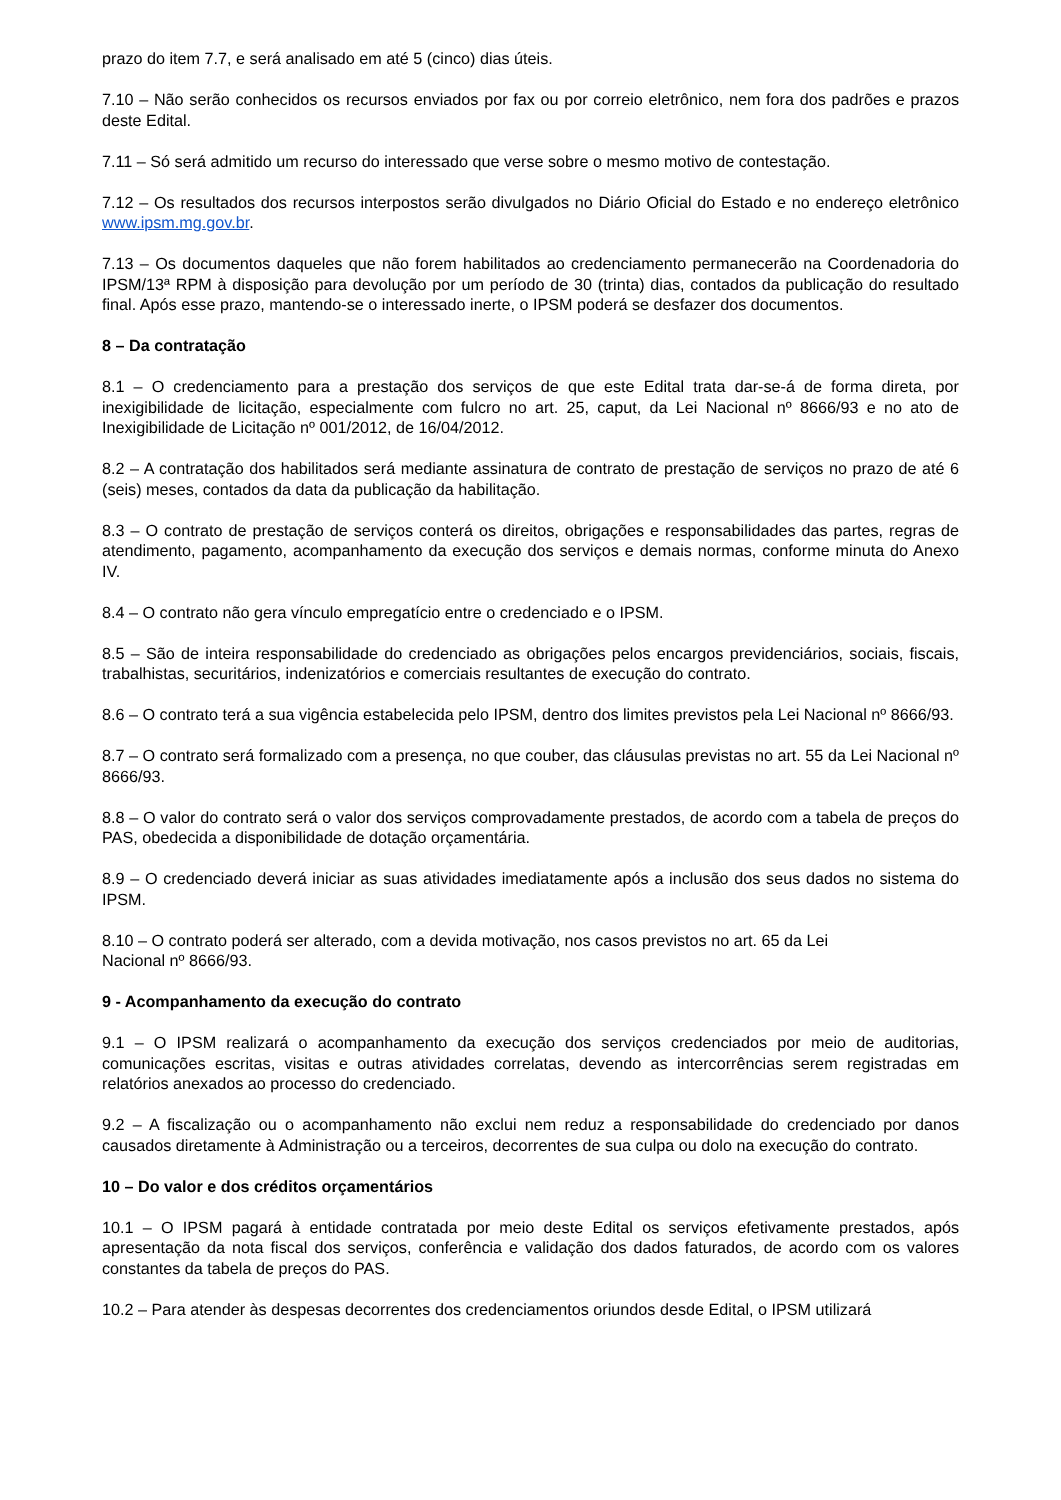prazo do item 7.7, e será analisado em até 5 (cinco) dias úteis.
7.10 – Não serão conhecidos os recursos enviados por fax ou por correio eletrônico, nem fora dos padrões e prazos deste Edital.
7.11 – Só será admitido um recurso do interessado que verse sobre o mesmo motivo de contestação.
7.12 – Os resultados dos recursos interpostos serão divulgados no Diário Oficial do Estado e no endereço eletrônico www.ipsm.mg.gov.br.
7.13 – Os documentos daqueles que não forem habilitados ao credenciamento permanecerão na Coordenadoria do IPSM/13ª RPM à disposição para devolução por um período de 30 (trinta) dias, contados da publicação do resultado final. Após esse prazo, mantendo-se o interessado inerte, o IPSM poderá se desfazer dos documentos.
8 – Da contratação
8.1 – O credenciamento para a prestação dos serviços de que este Edital trata dar-se-á de forma direta, por inexigibilidade de licitação, especialmente com fulcro no art. 25, caput, da Lei Nacional nº 8666/93 e no ato de Inexigibilidade de Licitação nº 001/2012, de 16/04/2012.
8.2 – A contratação dos habilitados será mediante assinatura de contrato de prestação de serviços no prazo de até 6 (seis) meses, contados da data da publicação da habilitação.
8.3 – O contrato de prestação de serviços conterá os direitos, obrigações e responsabilidades das partes, regras de atendimento, pagamento, acompanhamento da execução dos serviços e demais normas, conforme minuta do Anexo IV.
8.4 – O contrato não gera vínculo empregatício entre o credenciado e o IPSM.
8.5 – São de inteira responsabilidade do credenciado as obrigações pelos encargos previdenciários, sociais, fiscais, trabalhistas, securitários, indenizatórios e comerciais resultantes de execução do contrato.
8.6 – O contrato terá a sua vigência estabelecida pelo IPSM, dentro dos limites previstos pela Lei Nacional nº 8666/93.
8.7 – O contrato será formalizado com a presença, no que couber, das cláusulas previstas no art. 55 da Lei Nacional nº 8666/93.
8.8 – O valor do contrato será o valor dos serviços comprovadamente prestados, de acordo com a tabela de preços do PAS, obedecida a disponibilidade de dotação orçamentária.
8.9 – O credenciado deverá iniciar as suas atividades imediatamente após a inclusão dos seus dados no sistema do IPSM.
8.10 – O contrato poderá ser alterado, com a devida motivação, nos casos previstos no art. 65 da Lei
Nacional nº 8666/93.
9 - Acompanhamento da execução do contrato
9.1 – O IPSM realizará o acompanhamento da execução dos serviços credenciados por meio de auditorias, comunicações escritas, visitas e outras atividades correlatas, devendo as intercorrências serem registradas em relatórios anexados ao processo do credenciado.
9.2 – A fiscalização ou o acompanhamento não exclui nem reduz a responsabilidade do credenciado por danos causados diretamente à Administração ou a terceiros, decorrentes de sua culpa ou dolo na execução do contrato.
10 – Do valor e dos créditos orçamentários
10.1 – O IPSM pagará à entidade contratada por meio deste Edital os serviços efetivamente prestados, após apresentação da nota fiscal dos serviços, conferência e validação dos dados faturados, de acordo com os valores constantes da tabela de preços do PAS.
10.2 – Para atender às despesas decorrentes dos credenciamentos oriundos desde Edital, o IPSM utilizará